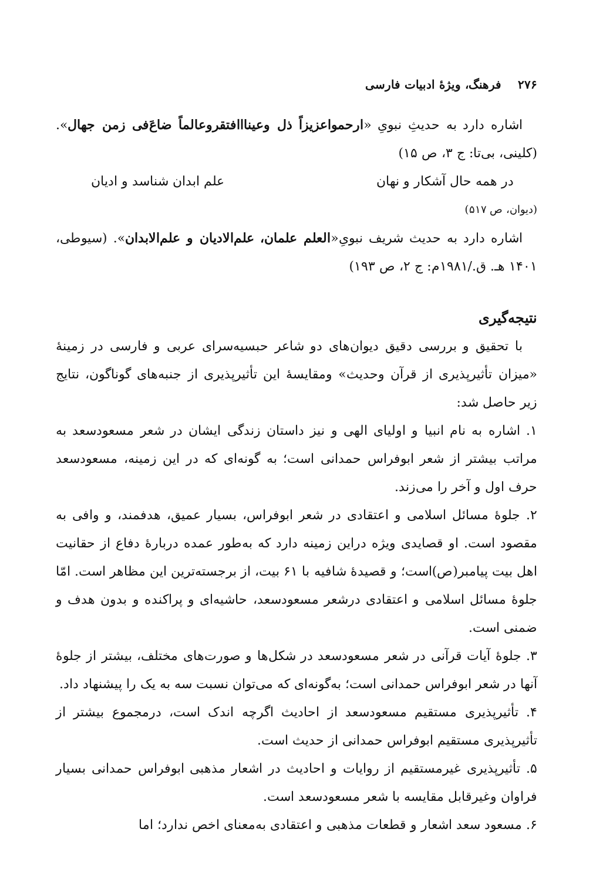۲۷۶ فرهنگ، ویژهٔ ادبیات فارسی
اشاره دارد به حدیثِ نبویِ «ارحمواعزیزاً ذل وعینااافتقروعالماً ضاعَ‌فی زمن جهال». (کلینی، بی‌تا: ج ۳، ص ۱۵)
در همه حال آشکار و نهان علم ابدان شناسد و ادیان
(دیوان، ص ۵۱۷)
اشاره دارد به حدیث شریف نبویِ«العلم علمان، علم‌الادیان و علم‌الابدان». (سیوطی، ۱۴۰۱ هـ. ق./۱۹۸۱م: ج ۲، ص ۱۹۳)
نتیجه‌گیری
با تحقیق و بررسی دقیق دیوان‌های دو شاعر حبسیه‌سرای عربی و فارسی در زمینهٔ «میزان تأثیرپذیری از قرآن وحدیث» ومقایسهٔ این تأثیرپذیری از جنبه‌های گوناگون، نتایج زیر حاصل شد:
۱. اشاره به نام انبیا و اولیای الهی و نیز داستان زندگی ایشان در شعر مسعودسعد به مراتب بیشتر از شعر ابوفراس حمدانی است؛ به گونه‌ای که در این زمینه، مسعودسعد حرف اول و آخر را می‌زند.
۲. جلوهٔ مسائل اسلامی و اعتقادی در شعر ابوفراس، بسیار عمیق، هدفمند، و وافی به مقصود است. او قصایدی ویژه دراین زمینه دارد که به‌طور عمده دربارهٔ دفاع از حقانیت اهل بیت پیامبر(ص)است؛ و قصیدهٔ شافیه با ۶۱ بیت، از برجسته‌ترین این مظاهر است. امّا جلوهٔ مسائل اسلامی و اعتقادی درشعر مسعودسعد، حاشیه‌ای و پراکنده و بدون هدف و ضمنی است.
۳. جلوهٔ آیات قرآنی در شعر مسعودسعد در شکل‌ها و صورت‌های مختلف، بیشتر از جلوهٔ آنها در شعر ابوفراس حمدانی است؛ به‌گونه‌ای که می‌توان نسبت سه به یک را پیشنهاد داد.
۴. تأثیرپذیری مستقیم مسعودسعد از احادیث اگرچه اندک است، درمجموع بیشتر از تأثیرپذیری مستقیم ابوفراس حمدانی از حدیث است.
۵. تأثیرپذیری غیرمستقیم از روایات و احادیث در اشعار مذهبی ابوفراس حمدانی بسیار فراوان وغیرقابل مقایسه با شعر مسعودسعد است.
۶. مسعود سعد اشعار و قطعات مذهبی و اعتقادی به‌معنای اخص ندارد؛ اما